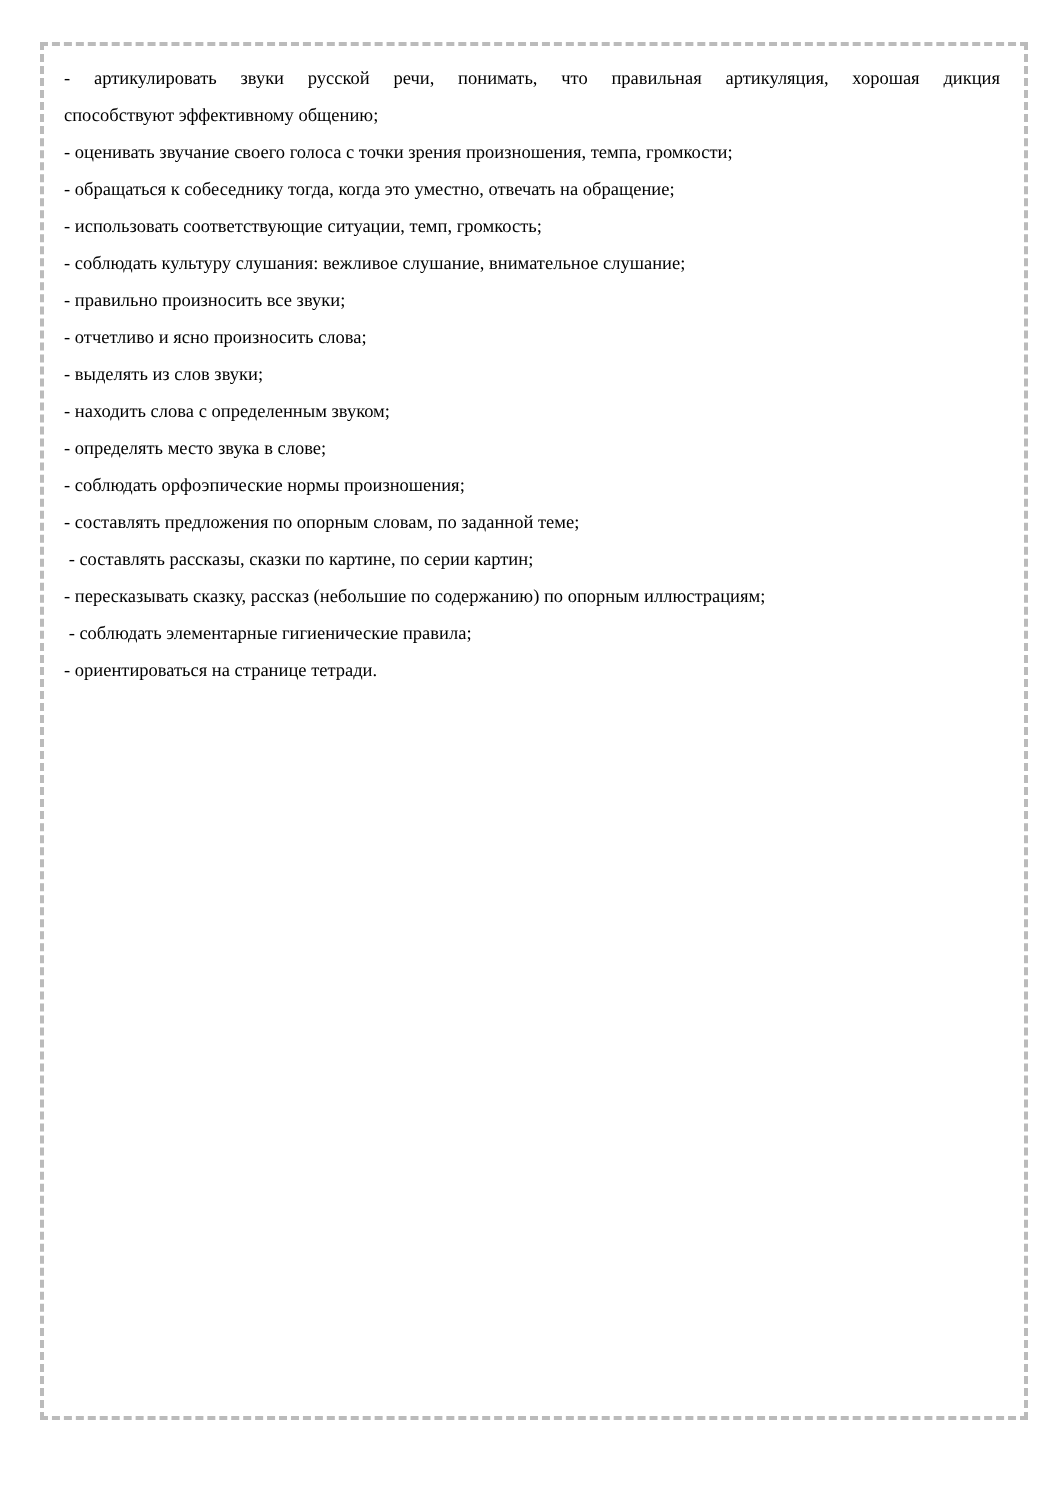- артикулировать звуки русской речи, понимать, что правильная артикуляция, хорошая дикция
способствуют эффективному общению;
- оценивать звучание своего голоса с точки зрения произношения, темпа, громкости;
- обращаться к собеседнику тогда, когда это уместно, отвечать на обращение;
- использовать соответствующие ситуации, темп, громкость;
- соблюдать культуру слушания: вежливое слушание, внимательное слушание;
- правильно произносить все звуки;
- отчетливо и ясно произносить слова;
- выделять из слов звуки;
- находить слова с определенным звуком;
- определять место звука в слове;
- соблюдать орфоэпические нормы произношения;
- составлять предложения по опорным словам, по заданной теме;
- составлять рассказы, сказки по картине, по серии картин;
- пересказывать сказку, рассказ (небольшие по содержанию) по опорным иллюстрациям;
- соблюдать элементарные гигиенические правила;
- ориентироваться на странице тетради.